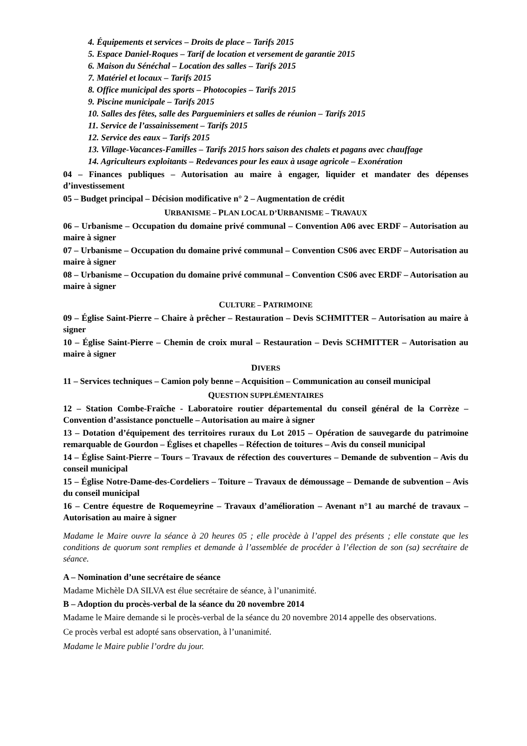4. Équipements et services – Droits de place – Tarifs 2015
5. Espace Daniel-Roques – Tarif de location et versement de garantie 2015
6. Maison du Sénéchal – Location des salles – Tarifs 2015
7. Matériel et locaux – Tarifs 2015
8. Office municipal des sports – Photocopies – Tarifs 2015
9. Piscine municipale – Tarifs 2015
10. Salles des fêtes, salle des Pargueminiers et salles de réunion – Tarifs 2015
11. Service de l’assainissement – Tarifs 2015
12. Service des eaux – Tarifs 2015
13. Village-Vacances-Familles – Tarifs 2015 hors saison des chalets et pagans avec chauffage
14. Agriculteurs exploitants – Redevances pour les eaux à usage agricole – Exonération
04 – Finances publiques – Autorisation au maire à engager, liquider et mandater des dépenses d’investissement
05 – Budget principal – Décision modificative n° 2 – Augmentation de crédit
URBANISME – PLAN LOCAL D’URBANISME – TRAVAUX
06 – Urbanisme – Occupation du domaine privé communal – Convention A06 avec ERDF – Autorisation au maire à signer
07 – Urbanisme – Occupation du domaine privé communal – Convention CS06 avec ERDF – Autorisation au maire à signer
08 – Urbanisme – Occupation du domaine privé communal – Convention CS06 avec ERDF – Autorisation au maire à signer
CULTURE – PATRIMOINE
09 – Église Saint-Pierre – Chaire à prêcher – Restauration – Devis SCHMITTER – Autorisation au maire à signer
10 – Église Saint-Pierre – Chemin de croix mural – Restauration – Devis SCHMITTER – Autorisation au maire à signer
DIVERS
11 – Services techniques – Camion poly benne – Acquisition – Communication au conseil municipal
QUESTION SUPPLÉMENTAIRES
12 – Station Combe-Fraîche - Laboratoire routier départemental du conseil général de la Corrèze – Convention d’assistance ponctuelle – Autorisation au maire à signer
13 – Dotation d’équipement des territoires ruraux du Lot 2015 – Opération de sauvegarde du patrimoine remarquable de Gourdon – Églises et chapelles – Réfection de toitures – Avis du conseil municipal
14 – Église Saint-Pierre – Tours – Travaux de réfection des couvertures – Demande de subvention – Avis du conseil municipal
15 – Église Notre-Dame-des-Cordeliers – Toiture – Travaux de démoussage – Demande de subvention – Avis du conseil municipal
16 – Centre équestre de Roquemeyrine – Travaux d’amélioration – Avenant n°1 au marché de travaux – Autorisation au maire à signer
Madame le Maire ouvre la séance à 20 heures 05 ; elle procède à l’appel des présents ; elle constate que les conditions de quorum sont remplies et demande à l’assemblée de procéder à l’élection de son (sa) secrétaire de séance.
A – Nomination d’une secrétaire de séance
Madame Michèle DA SILVA est élue secrétaire de séance, à l’unanimité.
B – Adoption du procès-verbal de la séance du 20 novembre 2014
Madame le Maire demande si le procès-verbal de la séance du 20 novembre 2014 appelle des observations.
Ce procès verbal est adopté sans observation, à l’unanimité.
Madame le Maire publie l’ordre du jour.